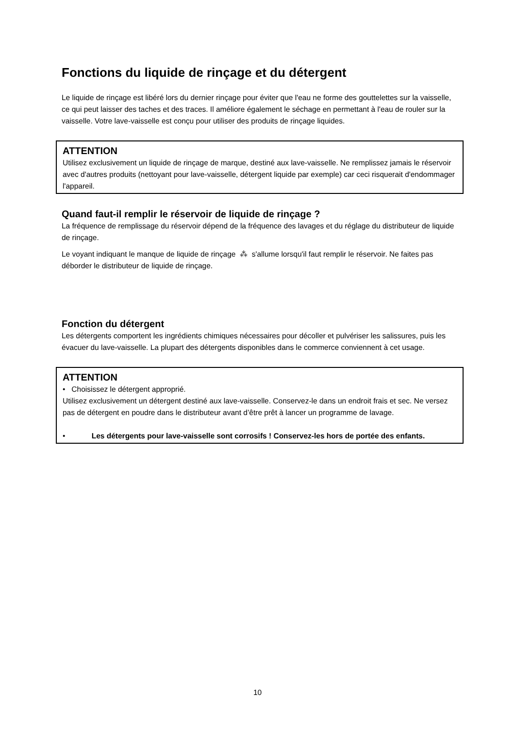Fonctions du liquide de rinçage et du détergent
Le liquide de rinçage est libéré lors du dernier rinçage pour éviter que l'eau ne forme des gouttelettes sur la vaisselle, ce qui peut laisser des taches et des traces. Il améliore également le séchage en permettant à l'eau de rouler sur la vaisselle. Votre lave-vaisselle est conçu pour utiliser des produits de rinçage liquides.
ATTENTION
Utilisez exclusivement un liquide de rinçage de marque, destiné aux lave-vaisselle. Ne remplissez jamais le réservoir avec d'autres produits (nettoyant pour lave-vaisselle, détergent liquide par exemple) car ceci risquerait d'endommager l'appareil.
Quand faut-il remplir le réservoir de liquide de rinçage ?
La fréquence de remplissage du réservoir dépend de la fréquence des lavages et du réglage du distributeur de liquide de rinçage.
Le voyant indiquant le manque de liquide de rinçage ⁂ s'allume lorsqu'il faut remplir le réservoir. Ne faites pas déborder le distributeur de liquide de rinçage.
Fonction du détergent
Les détergents comportent les ingrédients chimiques nécessaires pour décoller et pulvériser les salissures, puis les évacuer du lave-vaisselle. La plupart des détergents disponibles dans le commerce conviennent à cet usage.
ATTENTION
• Choisissez le détergent approprié.
Utilisez exclusivement un détergent destiné aux lave-vaisselle. Conservez-le dans un endroit frais et sec. Ne versez pas de détergent en poudre dans le distributeur avant d’être prêt à lancer un programme de lavage.
• Les détergents pour lave-vaisselle sont corrosifs ! Conservez-les hors de portée des enfants.
10